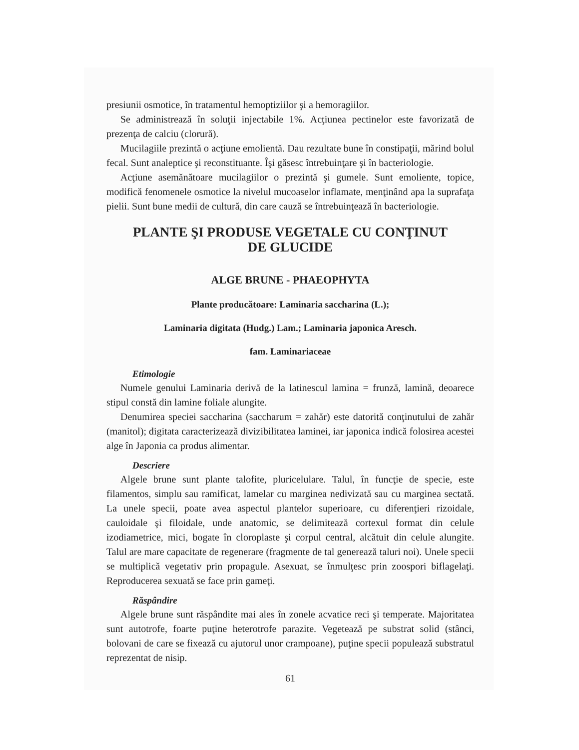presiunii osmotice, în tratamentul hemoptiziilor şi a hemoragiilor.
Se administrează în soluţii injectabile 1%. Acţiunea pectinelor este favorizată de prezenţa de calciu (clorură).
Mucilagiile prezintă o acţiune emolientă. Dau rezultate bune în constipaţii, mărind bolul fecal. Sunt analeptice şi reconstituante. Îşi găsesc întrebuinţare şi în bacteriologie.
Acţiune asemănătoare mucilagiilor o prezintă şi gumele. Sunt emoliente, topice, modifică fenomenele osmotice la nivelul mucoaselor inflamate, menţinând apa la suprafaţa pielii. Sunt bune medii de cultură, din care cauză se întrebuinţează în bacteriologie.
PLANTE ŞI PRODUSE VEGETALE CU CONŢINUT
DE GLUCIDE
ALGE BRUNE - PHAEOPHYTA
Plante producătoare: Laminaria saccharina (L.);
Laminaria digitata (Hudg.) Lam.; Laminaria japonica Aresch.
fam. Laminariaceae
Etimologie
Numele genului Laminaria derivă de la latinescul lamina = frunză, lamină, deoarece stipul constă din lamine foliale alungite.
Denumirea speciei saccharina (saccharum = zahăr) este datorită conţinutului de zahăr (manitol); digitata caracterizează divizibilitatea laminei, iar japonica indică folosirea acestei alge în Japonia ca produs alimentar.
Descriere
Algele brune sunt plante talofite, pluricelulare. Talul, în funcţie de specie, este filamentos, simplu sau ramificat, lamelar cu marginea nedivizată sau cu marginea sectată. La unele specii, poate avea aspectul plantelor superioare, cu diferenţieri rizoidale, cauloidale şi filoidale, unde anatomic, se delimitează cortexul format din celule izodiametrice, mici, bogate în cloroplaste şi corpul central, alcătuit din celule alungite. Talul are mare capacitate de regenerare (fragmente de tal generează taluri noi). Unele specii se multiplică vegetativ prin propagule. Asexuat, se înmulţesc prin zoospori biflagelaţi. Reproducerea sexuată se face prin gameţi.
Răspândire
Algele brune sunt răspândite mai ales în zonele acvatice reci şi temperate. Majoritatea sunt autotrofe, foarte puţine heterotrofe parazite. Vegetează pe substrat solid (stânci, bolovani de care se fixează cu ajutorul unor crampoane), puţine specii populează substratul reprezentat de nisip.
61